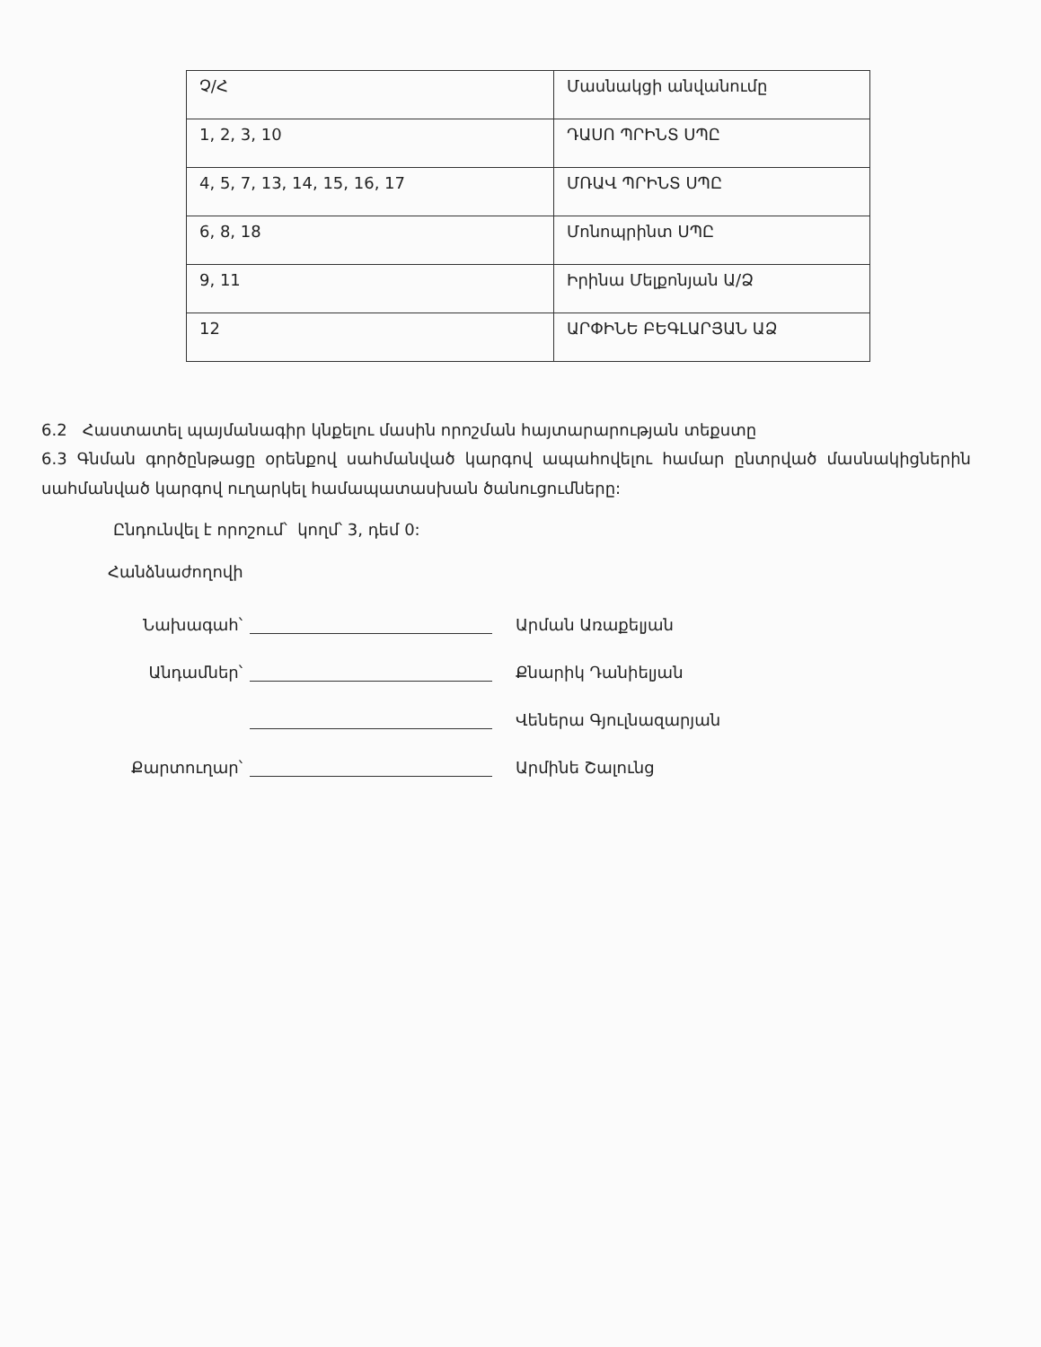| Չ/Հ | Մասնակցի անվանումը |
| 1, 2, 3, 10 | ԴԱՍՈ ՊՐԻՆՏ ՍՊԸ |
| 4, 5, 7, 13, 14, 15, 16, 17 | ՄՌԱՎ ՊՐԻՆՏ ՍՊԸ |
| 6, 8, 18 | Մոնոպրինտ ՍՊԸ |
| 9, 11 | Իրինա Մելքոնյան Ա/Ձ |
| 12 | ԱՐՓԻՆԵ ԲԵԳԼԱՐՅԱՆ ԱՁ |
6.2 Հաստատել պայմանագիր կնքելու մասին որոշման հայտարարության տեքստը
6.3 Գնման գործընթացը օրենքով սահմանված կարգով ապահովելու համար ընտրված մասնակիցներին սահմանված կարգով ուղարկել համապատասխան ծանուցումները:
Ընդունվել է որոշում՝ կողմ՝ 3, դեմ 0:
Հանձնաժողովի
Նախագահ՝
Արման Առաքելյան
Անդամներ՝
Քնարիկ Դանիելյան
Վեներա Գյուլնազարյան
Քարտուղար՝
Արմինե Շալունց